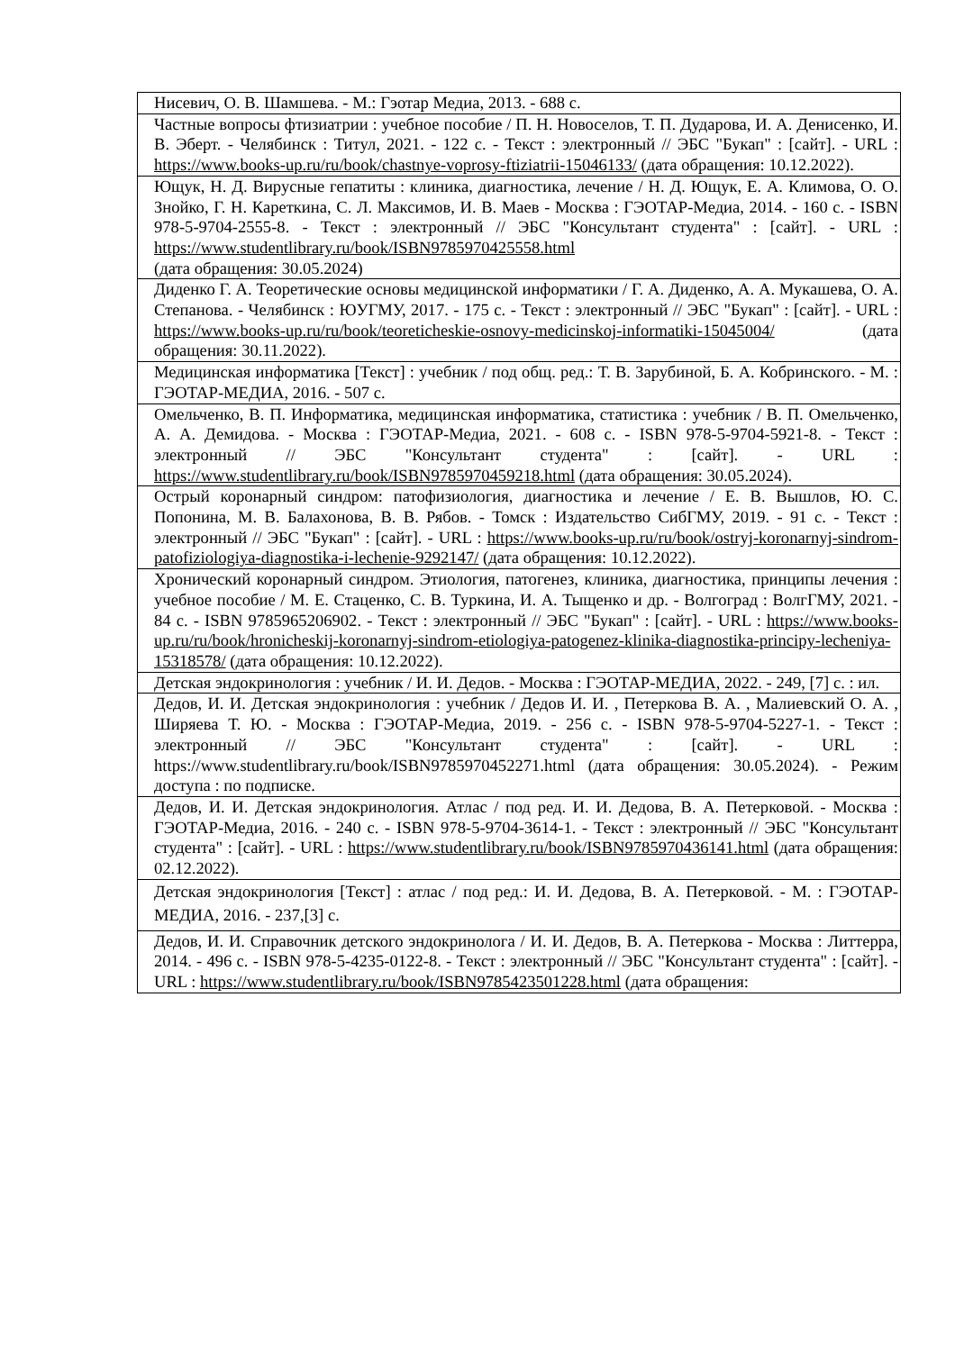| Нисевич, О. В. Шамшева. - М.: Гэотар Медиа, 2013. - 688 с. |
| Частные вопросы фтизиатрии : учебное пособие / П. Н. Новоселов, Т. П. Дударова, И. А. Денисенко, И. В. Эберт. - Челябинск : Титул, 2021. - 122 с. - Текст : электронный // ЭБС "Букап" : [сайт]. - URL : https://www.books-up.ru/ru/book/chastnye-voprosy-ftiziatrii-15046133/ (дата обращения: 10.12.2022). |
| Ющук, Н. Д. Вирусные гепатиты : клиника, диагностика, лечение / Н. Д. Ющук, Е. А. Климова, О. О. Знойко, Г. Н. Кареткина, С. Л. Максимов, И. В. Маев - Москва : ГЭОТАР-Медиа, 2014. - 160 с. - ISBN 978-5-9704-2555-8. - Текст : электронный // ЭБС "Консультант студента" : [сайт]. - URL : https://www.studentlibrary.ru/book/ISBN9785970425558.html (дата обращения: 30.05.2024) |
| Диденко Г. А. Теоретические основы медицинской информатики / Г. А. Диденко, А. А. Мукашева, О. А. Степанова. - Челябинск : ЮУГМУ, 2017. - 175 с. - Текст : электронный // ЭБС "Букап" : [сайт]. - URL : https://www.books-up.ru/ru/book/teoreticheskie-osnovy-medicinskoj-informatiki-15045004/ (дата обращения: 30.11.2022). |
| Медицинская информатика [Текст] : учебник / под общ. ред.: Т. В. Зарубиной, Б. А. Кобринского. - М. : ГЭОТАР-МЕДИА, 2016. - 507 с. |
| Омельченко, В. П. Информатика, медицинская информатика, статистика : учебник / В. П. Омельченко, А. А. Демидова. - Москва : ГЭОТАР-Медиа, 2021. - 608 с. - ISBN 978-5-9704-5921-8. - Текст : электронный // ЭБС "Консультант студента" : [сайт]. - URL : https://www.studentlibrary.ru/book/ISBN9785970459218.html (дата обращения: 30.05.2024). |
| Острый коронарный синдром: патофизиология, диагностика и лечение / Е. В. Вышлов, Ю. С. Попонина, М. В. Балахонова, В. В. Рябов. - Томск : Издательство СибГМУ, 2019. - 91 с. - Текст : электронный // ЭБС "Букап" : [сайт]. - URL : https://www.books-up.ru/ru/book/ostryj-koronarnyj-sindrom-patofiziologiya-diagnostika-i-lechenie-9292147/ (дата обращения: 10.12.2022). |
| Хронический коронарный синдром. Этиология, патогенез, клиника, диагностика, принципы лечения : учебное пособие / М. Е. Стаценко, С. В. Туркина, И. А. Тыщенко и др. - Волгоград : ВолгГМУ, 2021. - 84 с. - ISBN 9785965206902. - Текст : электронный // ЭБС "Букап" : [сайт]. - URL : https://www.books-up.ru/ru/book/hronicheskij-koronarnyj-sindrom-etiologiya-patogenez-klinika-diagnostika-principy-lecheniya-15318578/ (дата обращения: 10.12.2022). |
| Детская эндокринология : учебник / И. И. Дедов. - Москва : ГЭОТАР-МЕДИА, 2022. - 249, [7] с. : ил. |
| Дедов, И. И. Детская эндокринология : учебник / Дедов И. И. , Петеркова В. А. , Малиевский О. А. , Ширяева Т. Ю. - Москва : ГЭОТАР-Медиа, 2019. - 256 с. - ISBN 978-5-9704-5227-1. - Текст : электронный // ЭБС "Консультант студента" : [сайт]. - URL : https://www.studentlibrary.ru/book/ISBN9785970452271.html (дата обращения: 30.05.2024). - Режим доступа : по подписке. |
| Дедов, И. И. Детская эндокринология. Атлас / под ред. И. И. Дедова, В. А. Петерковой. - Москва : ГЭОТАР-Медиа, 2016. - 240 с. - ISBN 978-5-9704-3614-1. - Текст : электронный // ЭБС "Консультант студента" : [сайт]. - URL : https://www.studentlibrary.ru/book/ISBN9785970436141.html (дата обращения: 02.12.2022). |
| Детская эндокринология [Текст] : атлас / под ред.: И. И. Дедова, В. А. Петерковой. - М. : ГЭОТАР-МЕДИА, 2016. - 237,[3] с. |
| Дедов, И. И. Справочник детского эндокринолога / И. И. Дедов, В. А. Петеркова - Москва : Литтерра, 2014. - 496 с. - ISBN 978-5-4235-0122-8. - Текст : электронный // ЭБС "Консультант студента" : [сайт]. - URL : https://www.studentlibrary.ru/book/ISBN9785423501228.html (дата обращения: |